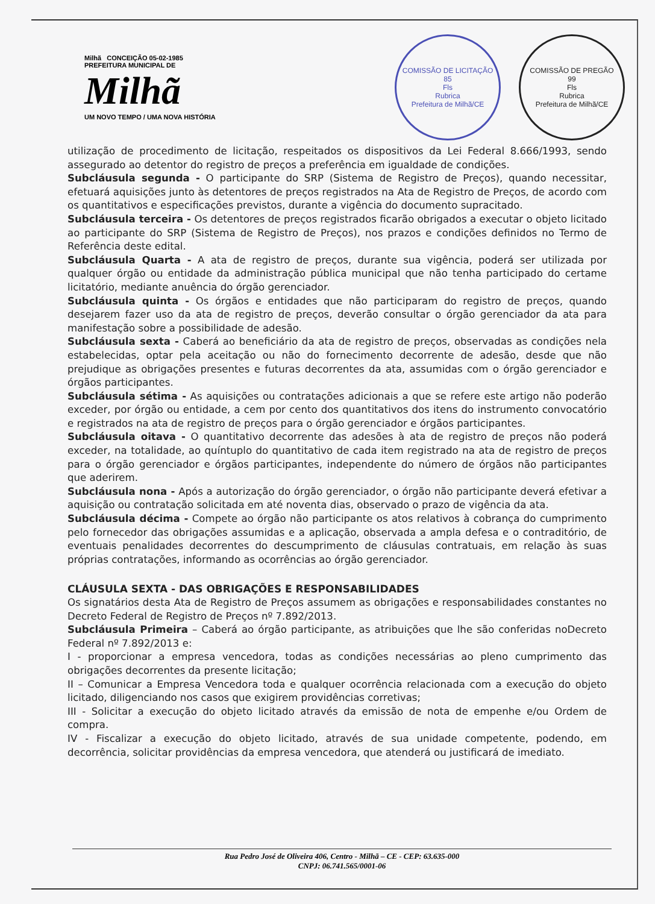Milhã CONCEIÇÃO 05-02-1985
PREFEITURA MUNICIPAL DE
Milhã
UM NOVO TEMPO / UMA NOVA HISTÓRIA
COMISSÃO DE LICITAÇÃO
85
Fls
Rubrica
Prefeitura de Milhã/CE
COMISSÃO DE PREGÃO
99
Fls
Rubrica
Prefeitura de Milhã/CE
utilização de procedimento de licitação, respeitados os dispositivos da Lei Federal 8.666/1993, sendo assegurado ao detentor do registro de preços a preferência em igualdade de condições.
Subcláusula segunda - O participante do SRP (Sistema de Registro de Preços), quando necessitar, efetuará aquisições junto às detentores de preços registrados na Ata de Registro de Preços, de acordo com os quantitativos e especificações previstos, durante a vigência do documento supracitado.
Subcláusula terceira - Os detentores de preços registrados ficarão obrigados a executar o objeto licitado ao participante do SRP (Sistema de Registro de Preços), nos prazos e condições definidos no Termo de Referência deste edital.
Subcláusula Quarta - A ata de registro de preços, durante sua vigência, poderá ser utilizada por qualquer órgão ou entidade da administração pública municipal que não tenha participado do certame licitatório, mediante anuência do órgão gerenciador.
Subcláusula quinta - Os órgãos e entidades que não participaram do registro de preços, quando desejarem fazer uso da ata de registro de preços, deverão consultar o órgão gerenciador da ata para manifestação sobre a possibilidade de adesão.
Subcláusula sexta - Caberá ao beneficiário da ata de registro de preços, observadas as condições nela estabelecidas, optar pela aceitação ou não do fornecimento decorrente de adesão, desde que não prejudique as obrigações presentes e futuras decorrentes da ata, assumidas com o órgão gerenciador e órgãos participantes.
Subcláusula sétima - As aquisições ou contratações adicionais a que se refere este artigo não poderão exceder, por órgão ou entidade, a cem por cento dos quantitativos dos itens do instrumento convocatório e registrados na ata de registro de preços para o órgão gerenciador e órgãos participantes.
Subcláusula oitava - O quantitativo decorrente das adesões à ata de registro de preços não poderá exceder, na totalidade, ao quíntuplo do quantitativo de cada item registrado na ata de registro de preços para o órgão gerenciador e órgãos participantes, independente do número de órgãos não participantes que aderirem.
Subcláusula nona - Após a autorização do órgão gerenciador, o órgão não participante deverá efetivar a aquisição ou contratação solicitada em até noventa dias, observado o prazo de vigência da ata.
Subcláusula décima - Compete ao órgão não participante os atos relativos à cobrança do cumprimento pelo fornecedor das obrigações assumidas e a aplicação, observada a ampla defesa e o contraditório, de eventuais penalidades decorrentes do descumprimento de cláusulas contratuais, em relação às suas próprias contratações, informando as ocorrências ao órgão gerenciador.
CLÁUSULA SEXTA - DAS OBRIGAÇÕES E RESPONSABILIDADES
Os signatários desta Ata de Registro de Preços assumem as obrigações e responsabilidades constantes no Decreto Federal de Registro de Preços nº 7.892/2013.
Subcláusula Primeira – Caberá ao órgão participante, as atribuições que lhe são conferidas noDecreto Federal nº 7.892/2013 e:
I - proporcionar a empresa vencedora, todas as condições necessárias ao pleno cumprimento das obrigações decorrentes da presente licitação;
II – Comunicar a Empresa Vencedora toda e qualquer ocorrência relacionada com a execução do objeto licitado, diligenciando nos casos que exigirem providências corretivas;
III - Solicitar a execução do objeto licitado através da emissão de nota de empenhe e/ou Ordem de compra.
IV - Fiscalizar a execução do objeto licitado, através de sua unidade competente, podendo, em decorrência, solicitar providências da empresa vencedora, que atenderá ou justificará de imediato.
Rua Pedro José de Oliveira 406, Centro - Milhã – CE - CEP: 63.635-000
CNPJ: 06.741.565/0001-06